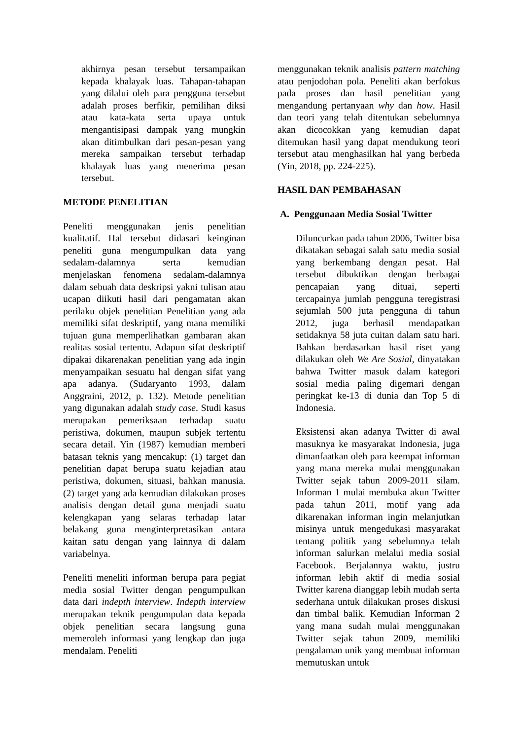akhirnya pesan tersebut tersampaikan kepada khalayak luas. Tahapan-tahapan yang dilalui oleh para pengguna tersebut adalah proses berfikir, pemilihan diksi atau kata-kata serta upaya untuk mengantisipasi dampak yang mungkin akan ditimbulkan dari pesan-pesan yang mereka sampaikan tersebut terhadap khalayak luas yang menerima pesan tersebut.
METODE PENELITIAN
Peneliti menggunakan jenis penelitian kualitatif. Hal tersebut didasari keinginan peneliti guna mengumpulkan data yang sedalam-dalamnya serta kemudian menjelaskan fenomena sedalam-dalamnya dalam sebuah data deskripsi yakni tulisan atau ucapan diikuti hasil dari pengamatan akan perilaku objek penelitian Penelitian yang ada memiliki sifat deskriptif, yang mana memiliki tujuan guna memperlihatkan gambaran akan realitas sosial tertentu. Adapun sifat deskriptif dipakai dikarenakan penelitian yang ada ingin menyampaikan sesuatu hal dengan sifat yang apa adanya. (Sudaryanto 1993, dalam Anggraini, 2012, p. 132). Metode penelitian yang digunakan adalah study case. Studi kasus merupakan pemeriksaan terhadap suatu peristiwa, dokumen, maupun subjek tertentu secara detail. Yin (1987) kemudian memberi batasan teknis yang mencakup: (1) target dan penelitian dapat berupa suatu kejadian atau peristiwa, dokumen, situasi, bahkan manusia. (2) target yang ada kemudian dilakukan proses analisis dengan detail guna menjadi suatu kelengkapan yang selaras terhadap latar belakang guna menginterpretasikan antara kaitan satu dengan yang lainnya di dalam variabelnya.
Peneliti meneliti informan berupa para pegiat media sosial Twitter dengan pengumpulkan data dari indepth interview. Indepth interview merupakan teknik pengumpulan data kepada objek penelitian secara langsung guna memeroleh informasi yang lengkap dan juga mendalam. Peneliti
menggunakan teknik analisis pattern matching atau penjodohan pola. Peneliti akan berfokus pada proses dan hasil penelitian yang mengandung pertanyaan why dan how. Hasil dan teori yang telah ditentukan sebelumnya akan dicocokkan yang kemudian dapat ditemukan hasil yang dapat mendukung teori tersebut atau menghasilkan hal yang berbeda (Yin, 2018, pp. 224-225).
HASIL DAN PEMBAHASAN
A. Penggunaan Media Sosial Twitter
Diluncurkan pada tahun 2006, Twitter bisa dikatakan sebagai salah satu media sosial yang berkembang dengan pesat. Hal tersebut dibuktikan dengan berbagai pencapaian yang dituai, seperti tercapainya jumlah pengguna teregistrasi sejumlah 500 juta pengguna di tahun 2012, juga berhasil mendapatkan setidaknya 58 juta cuitan dalam satu hari. Bahkan berdasarkan hasil riset yang dilakukan oleh We Are Sosial, dinyatakan bahwa Twitter masuk dalam kategori sosial media paling digemari dengan peringkat ke-13 di dunia dan Top 5 di Indonesia.
Eksistensi akan adanya Twitter di awal masuknya ke masyarakat Indonesia, juga dimanfaatkan oleh para keempat informan yang mana mereka mulai menggunakan Twitter sejak tahun 2009-2011 silam. Informan 1 mulai membuka akun Twitter pada tahun 2011, motif yang ada dikarenakan informan ingin melanjutkan misinya untuk mengedukasi masyarakat tentang politik yang sebelumnya telah informan salurkan melalui media sosial Facebook. Berjalannya waktu, justru informan lebih aktif di media sosial Twitter karena dianggap lebih mudah serta sederhana untuk dilakukan proses diskusi dan timbal balik. Kemudian Informan 2 yang mana sudah mulai menggunakan Twitter sejak tahun 2009, memiliki pengalaman unik yang membuat informan memutuskan untuk